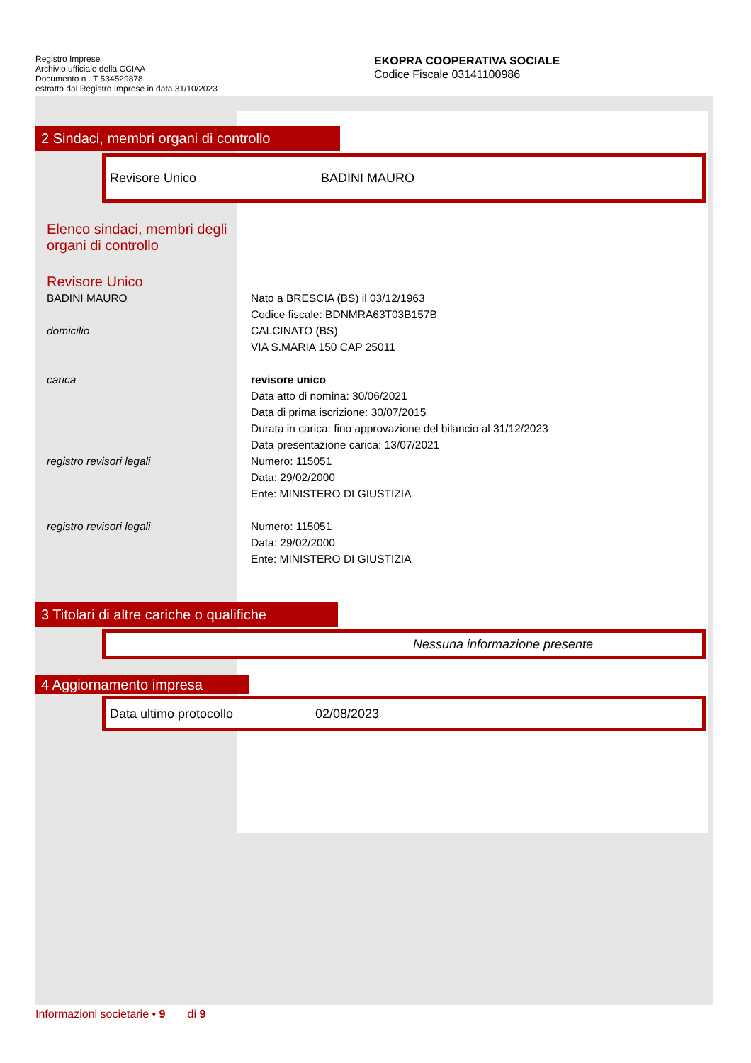Registro Imprese
Archivio ufficiale della CCIAA
Documento n . T 534529878
estratto dal Registro Imprese in data 31/10/2023
EKOPRA COOPERATIVA SOCIALE
Codice Fiscale 03141100986
2 Sindaci, membri organi di controllo
Revisore Unico BADINI MAURO
Elenco sindaci, membri degli
organi di controllo
Revisore Unico
BADINI MAURO Nato a BRESCIA (BS) il 03/12/1963
Codice fiscale: BDNMRA63T03B157B
domicilio CALCINATO (BS)
VIA S.MARIA 150 CAP 25011
carica revisore unico
Data atto di nomina: 30/06/2021
Data di prima iscrizione: 30/07/2015
Durata in carica: fino approvazione del bilancio al 31/12/2023
Data presentazione carica: 13/07/2021
registro revisori legali Numero: 115051
Data: 29/02/2000
Ente: MINISTERO DI GIUSTIZIA
registro revisori legali Numero: 115051
Data: 29/02/2000
Ente: MINISTERO DI GIUSTIZIA
3 Titolari di altre cariche o qualifiche
Nessuna informazione presente
4 Aggiornamento impresa
Data ultimo protocollo 02/08/2023
Informazioni societarie • 9 di 9